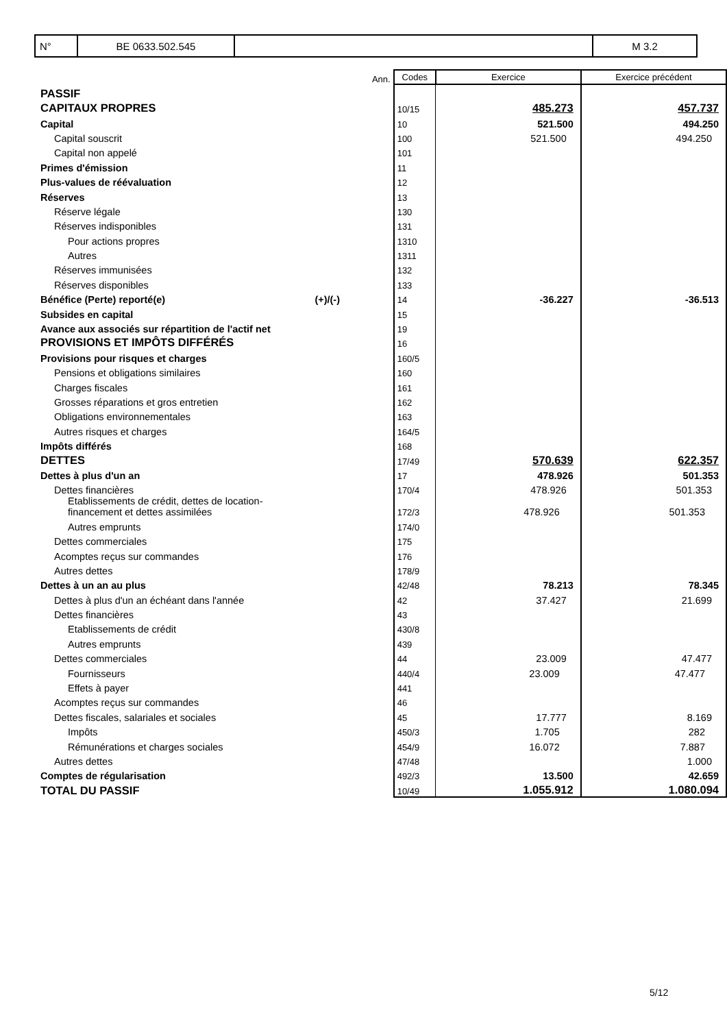| N° | BE 0633.502.545 | | M 3.2 |
| | Ann. | Codes | Exercice | Exercice précédent |
| PASSIF | | | | |
| CAPITAUX PROPRES | | 10/15 | 485.273 | 457.737 |
| Capital | | 10 | 521.500 | 494.250 |
| Capital souscrit | | 100 | 521.500 | 494.250 |
| Capital non appelé | | 101 | | |
| Primes d'émission | | 11 | | |
| Plus-values de réévaluation | | 12 | | |
| Réserves | | 13 | | |
| Réserve légale | | 130 | | |
| Réserves indisponibles | | 131 | | |
| Pour actions propres | | 1310 | | |
| Autres | | 1311 | | |
| Réserves immunisées | | 132 | | |
| Réserves disponibles | | 133 | | |
| Bénéfice (Perte) reporté(e) (+)/(-) | | 14 | -36.227 | -36.513 |
| Subsides en capital | | 15 | | |
| Avance aux associés sur répartition de l'actif net | | 19 | | |
| PROVISIONS ET IMPÔTS DIFFÉRÉS | | 16 | | |
| Provisions pour risques et charges | | 160/5 | | |
| Pensions et obligations similaires | | 160 | | |
| Charges fiscales | | 161 | | |
| Grosses réparations et gros entretien | | 162 | | |
| Obligations environnementales | | 163 | | |
| Autres risques et charges | | 164/5 | | |
| Impôts différés | | 168 | | |
| DETTES | | 17/49 | 570.639 | 622.357 |
| Dettes à plus d'un an | | 17 | 478.926 | 501.353 |
| Dettes financières | | 170/4 | 478.926 | 501.353 |
| Etablissements de crédit, dettes de location- financement et dettes assimilées | | 172/3 | 478.926 | 501.353 |
| Autres emprunts | | 174/0 | | |
| Dettes commerciales | | 175 | | |
| Acomptes reçus sur commandes | | 176 | | |
| Autres dettes | | 178/9 | | |
| Dettes à un an au plus | | 42/48 | 78.213 | 78.345 |
| Dettes à plus d'un an échéant dans l'année | | 42 | 37.427 | 21.699 |
| Dettes financières | | 43 | | |
| Etablissements de crédit | | 430/8 | | |
| Autres emprunts | | 439 | | |
| Dettes commerciales | | 44 | 23.009 | 47.477 |
| Fournisseurs | | 440/4 | 23.009 | 47.477 |
| Effets à payer | | 441 | | |
| Acomptes reçus sur commandes | | 46 | | |
| Dettes fiscales, salariales et sociales | | 45 | 17.777 | 8.169 |
| Impôts | | 450/3 | 1.705 | 282 |
| Rémunérations et charges sociales | | 454/9 | 16.072 | 7.887 |
| Autres dettes | | 47/48 | | 1.000 |
| Comptes de régularisation | | 492/3 | 13.500 | 42.659 |
| TOTAL DU PASSIF | | 10/49 | 1.055.912 | 1.080.094 |
5/12